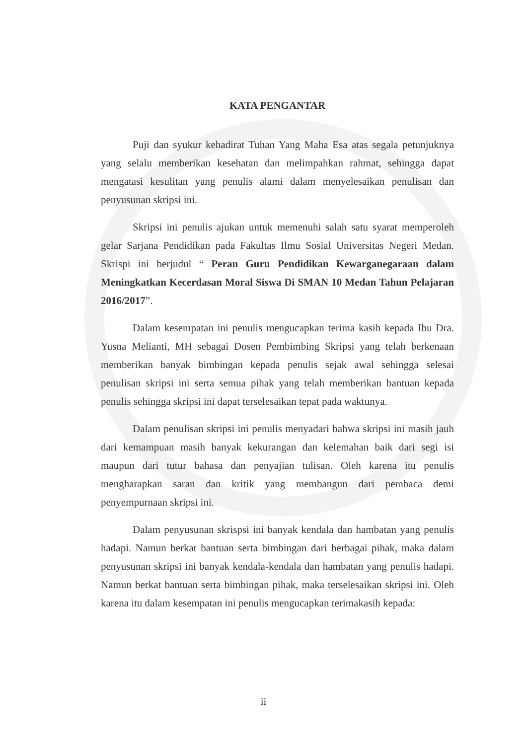KATA PENGANTAR
Puji dan syukur kehadirat Tuhan Yang Maha Esa atas segala petunjuknya yang selalu memberikan kesehatan dan melimpahkan rahmat, sehingga dapat mengatasi kesulitan yang penulis alami dalam menyelesaikan penulisan dan penyusunan skripsi ini.
Skripsi ini penulis ajukan untuk memenuhi salah satu syarat memperoleh gelar Sarjana Pendidikan pada Fakultas Ilmu Sosial Universitas Negeri Medan. Skrispi ini berjudul “ Peran Guru Pendidikan Kewarganegaraan dalam Meningkatkan Kecerdasan Moral Siswa Di SMAN 10 Medan Tahun Pelajaran 2016/2017”.
Dalam kesempatan ini penulis mengucapkan terima kasih kepada Ibu Dra. Yusna Melianti, MH sebagai Dosen Pembimbing Skripsi yang telah berkenaan memberikan banyak bimbingan kepada penulis sejak awal sehingga selesai penulisan skripsi ini serta semua pihak yang telah memberikan bantuan kepada penulis sehingga skripsi ini dapat terselesaikan tepat pada waktunya.
Dalam penulisan skripsi ini penulis menyadari bahwa skripsi ini masih jauh dari kemampuan masih banyak kekurangan dan kelemahan baik dari segi isi maupun dari tutur bahasa dan penyajian tulisan. Oleh karena itu penulis mengharapkan saran dan kritik yang membangun dari pembaca demi penyempurnaan skripsi ini.
Dalam penyusunan skrispsi ini banyak kendala dan hambatan yang penulis hadapi. Namun berkat bantuan serta bimbingan dari berbagai pihak, maka dalam penyusunan skripsi ini banyak kendala-kendala dan hambatan yang penulis hadapi. Namun berkat bantuan serta bimbingan pihak, maka terselesaikan skripsi ini. Oleh karena itu dalam kesempatan ini penulis mengucapkan terimakasih kepada:
ii